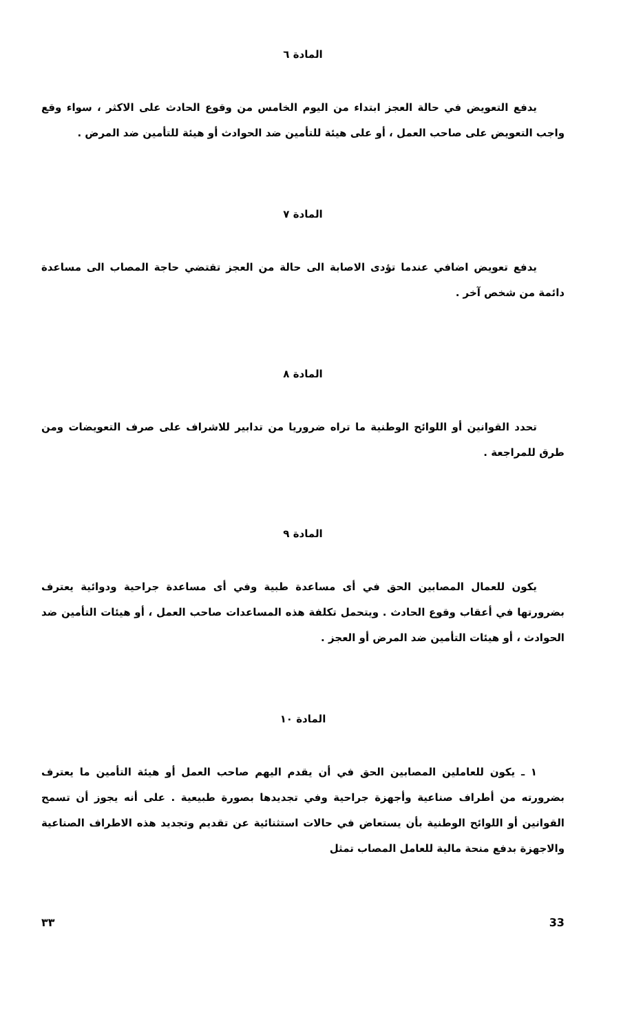المادة ٦
يدفع التعويض في حالة العجز ابتداء من اليوم الخامس من وقوع الحادث على الاكثر ، سواء وقع واجب التعويض على صاحب العمل ، أو على هيئة للتأمين ضد الحوادث أو هيئة للتأمين ضد المرض .
المادة ٧
يدفع تعويض اضافي عندما تؤدى الاصابة الى حالة من العجز تقتضي حاجة المصاب الى مساعدة دائمة من شخص آخر .
المادة ٨
تحدد القوانين أو اللوائح الوطنية ما تراه ضروريا من تدابير للاشراف على صرف التعويضات ومن طرق للمراجعة .
المادة ٩
يكون للعمال المصابين الحق في أى مساعدة طبية وفي أى مساعدة جراحية ودوائية يعترف بضرورتها في أعقاب وقوع الحادث . ويتحمل تكلفة هذه المساعدات صاحب العمل ، أو هيئات التأمين ضد الحوادث ، أو هيئات التأمين ضد المرض أو العجز .
المادة ١٠
١ ـ يكون للعاملين المصابين الحق في أن يقدم اليهم صاحب العمل أو هيئة التأمين ما يعترف بضرورته من أطراف صناعية وأجهزة جراحية وفي تجديدها بصورة طبيعية . على أنه يجوز أن تسمح القوانين أو اللوائح الوطنية بأن يستعاض في حالات استثنائية عن تقديم وتجديد هذه الاطراف الصناعية والاجهزة بدفع منحة مالية للعامل المصاب تمثل
٣٣ 33